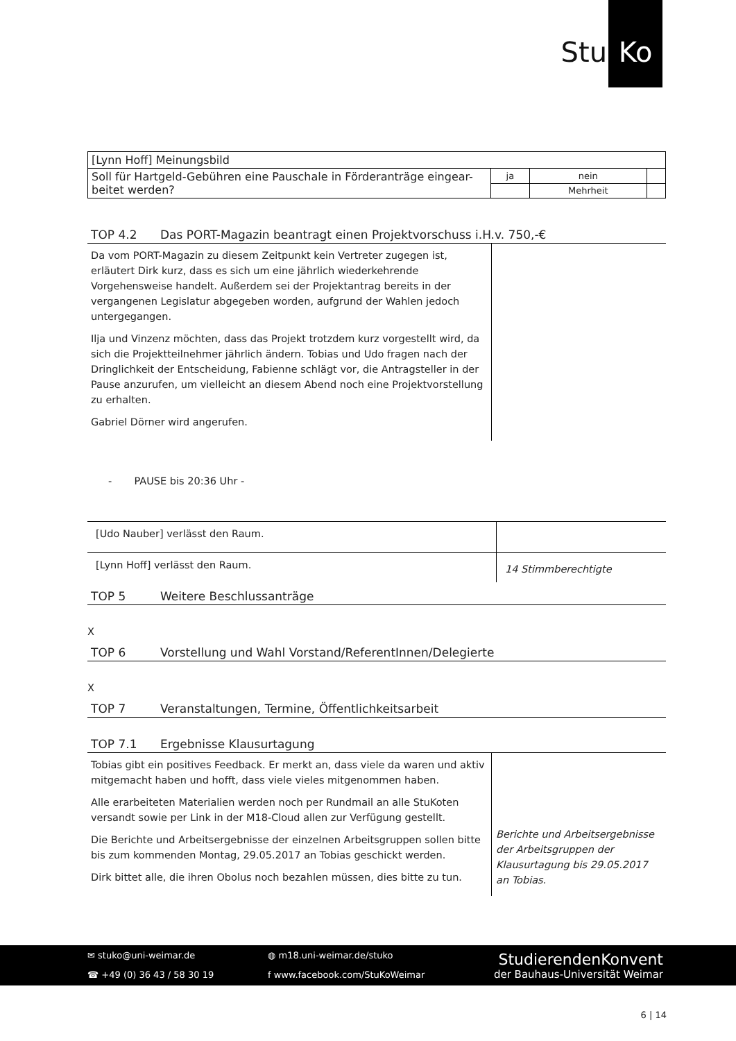Stu
Ko
| [Lynn Hoff] Meinungsbild | | | |
| Soll für Hartgeld-Gebühren eine Pauschale in Förderanträge eingear-beitet werden? | ja | nein | |
| | | Mehrheit | |
TOP 4.2 Das PORT-Magazin beantragt einen Projektvorschuss i.H.v. 750,-€
Da vom PORT-Magazin zu diesem Zeitpunkt kein Vertreter zugegen ist, erläutert Dirk kurz, dass es sich um eine jährlich wiederkehrende Vorgehensweise handelt. Außerdem sei der Projektantrag bereits in der vergangenen Legislatur abgegeben worden, aufgrund der Wahlen jedoch untergegangen.
Ilja und Vinzenz möchten, dass das Projekt trotzdem kurz vorgestellt wird, da sich die Projektteilnehmer jährlich ändern. Tobias und Udo fragen nach der Dringlichkeit der Entscheidung, Fabienne schlägt vor, die Antragsteller in der Pause anzurufen, um vielleicht an diesem Abend noch eine Projektvorstellung zu erhalten.
Gabriel Dörner wird angerufen.
- PAUSE bis 20:36 Uhr -
[Udo Nauber] verlässt den Raum.
[Lynn Hoff] verlässt den Raum.
14 Stimmberechtigte
TOP 5 Weitere Beschlussanträge
X
TOP 6 Vorstellung und Wahl Vorstand/ReferentInnen/Delegierte
X
TOP 7 Veranstaltungen, Termine, Öffentlichkeitsarbeit
TOP 7.1 Ergebnisse Klausurtagung
Tobias gibt ein positives Feedback. Er merkt an, dass viele da waren und aktiv mitgemacht haben und hofft, dass viele vieles mitgenommen haben.
Alle erarbeiteten Materialien werden noch per Rundmail an alle StuKoten versandt sowie per Link in der M18-Cloud allen zur Verfügung gestellt.
Die Berichte und Arbeitsergebnisse der einzelnen Arbeitsgruppen sollen bitte bis zum kommenden Montag, 29.05.2017 an Tobias geschickt werden.
Dirk bittet alle, die ihren Obolus noch bezahlen müssen, dies bitte zu tun.
Berichte und Arbeitsergebnisse der Arbeitsgruppen der Klausurtagung bis 29.05.2017 an Tobias.
✉ stuko@uni-weimar.de
☎ +49 (0) 36 43 / 58 30 19
◍ m18.uni-weimar.de/stuko
f www.facebook.com/StuKoWeimar
StudierendenKonvent
der Bauhaus-Universität Weimar
6 | 14